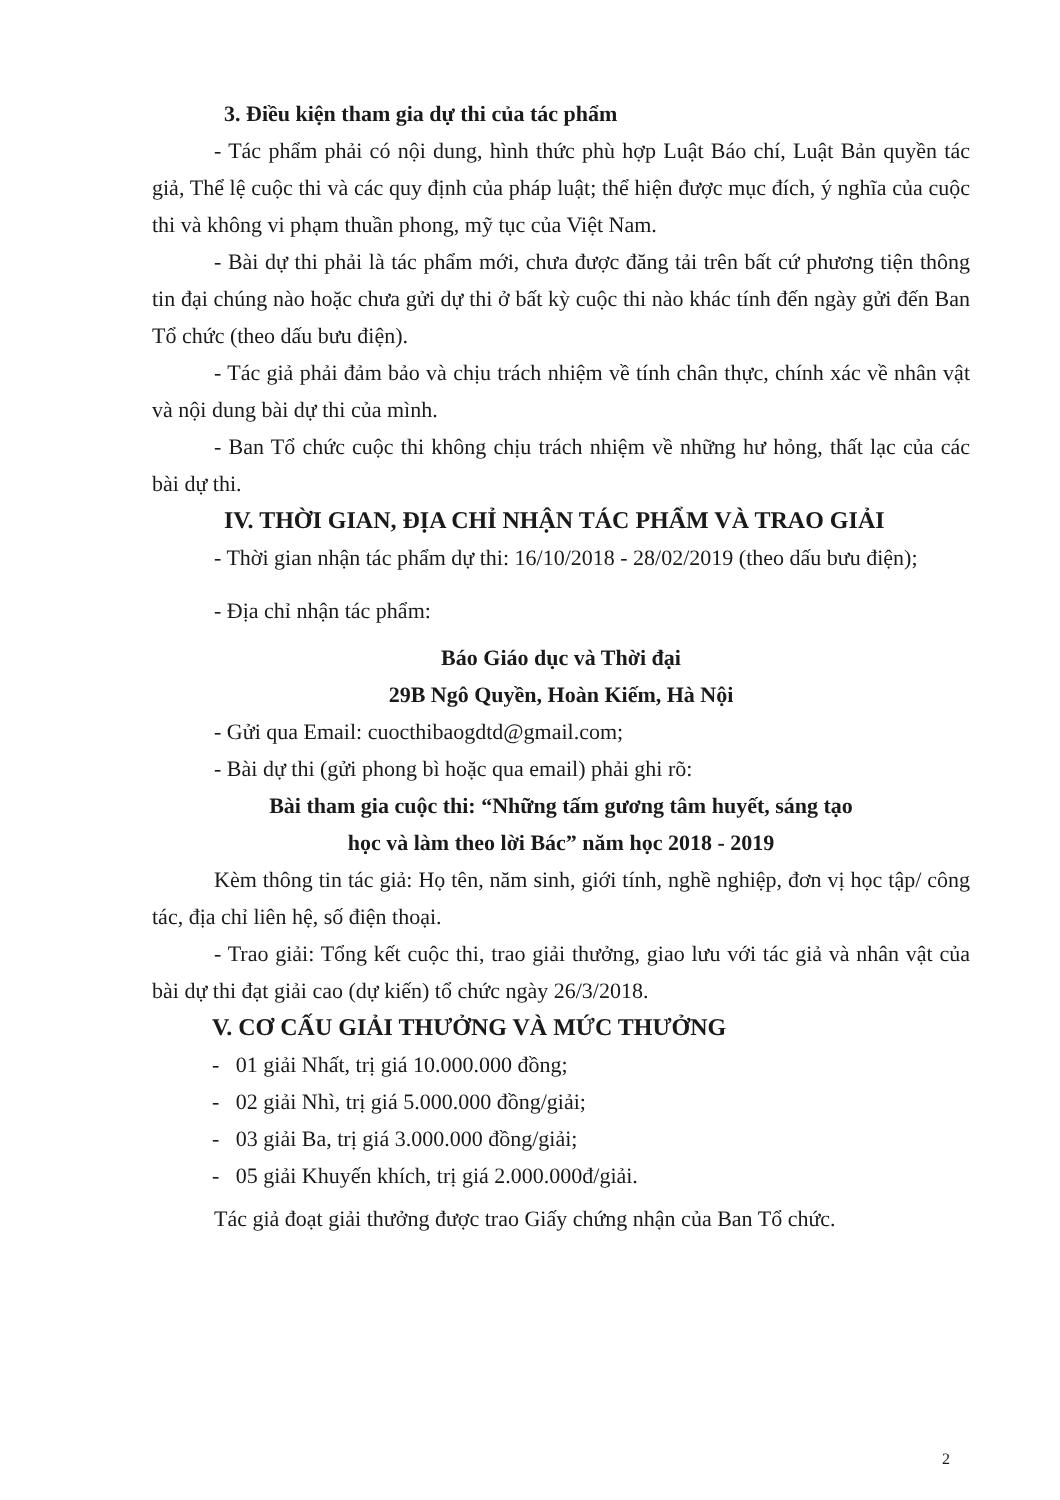3. Điều kiện tham gia dự thi của tác phẩm
- Tác phẩm phải có nội dung, hình thức phù hợp Luật Báo chí, Luật Bản quyền tác giả, Thể lệ cuộc thi và các quy định của pháp luật; thể hiện được mục đích, ý nghĩa của cuộc thi và không vi phạm thuần phong, mỹ tục của Việt Nam.
- Bài dự thi phải là tác phẩm mới, chưa được đăng tải trên bất cứ phương tiện thông tin đại chúng nào hoặc chưa gửi dự thi ở bất kỳ cuộc thi nào khác tính đến ngày gửi đến Ban Tổ chức (theo dấu bưu điện).
- Tác giả phải đảm bảo và chịu trách nhiệm về tính chân thực, chính xác về nhân vật và nội dung bài dự thi của mình.
- Ban Tổ chức cuộc thi không chịu trách nhiệm về những hư hỏng, thất lạc của các bài dự thi.
IV. THỜI GIAN, ĐỊA CHỈ NHẬN TÁC PHẨM VÀ TRAO GIẢI
- Thời gian nhận tác phẩm dự thi: 16/10/2018 - 28/02/2019 (theo dấu bưu điện);
- Địa chỉ nhận tác phẩm:
Báo Giáo dục và Thời đại
29B Ngô Quyền, Hoàn Kiếm, Hà Nội
- Gửi qua Email: cuocthibaogdtd@gmail.com;
- Bài dự thi (gửi phong bì hoặc qua email) phải ghi rõ:
Bài tham gia cuộc thi: “Những tấm gương tâm huyết, sáng tạo
học và làm theo lời Bác” năm học 2018 - 2019
Kèm thông tin tác giả: Họ tên, năm sinh, giới tính, nghề nghiệp, đơn vị học tập/ công tác, địa chỉ liên hệ, số điện thoại.
- Trao giải: Tổng kết cuộc thi, trao giải thưởng, giao lưu với tác giả và nhân vật của bài dự thi đạt giải cao (dự kiến) tổ chức ngày 26/3/2018.
V. CƠ CẤU GIẢI THƯỞNG VÀ MỨC THƯỞNG
- 01 giải Nhất, trị giá 10.000.000 đồng;
- 02 giải Nhì, trị giá 5.000.000 đồng/giải;
- 03 giải Ba, trị giá 3.000.000 đồng/giải;
- 05 giải Khuyến khích, trị giá 2.000.000đ/giải.
Tác giả đoạt giải thưởng được trao Giấy chứng nhận của Ban Tổ chức.
2